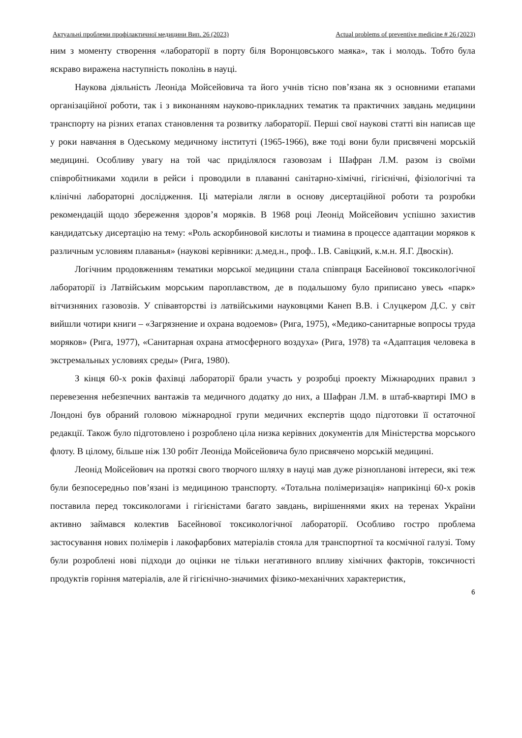Актуальні проблеми профілактичної медицини Вип. 26 (2023) Actual problems of preventive medicine # 26 (2023)
ним з моменту створення «лабораторії в порту біля Воронцовського маяка», так і молодь. Тобто була яскраво виражена наступність поколінь в науці.
Наукова діяльність Леоніда Мойсейовича та його учнів тісно пов’язана як з основними етапами організаційної роботи, так і з виконанням науково-прикладних тематик та практичних завдань медицини транспорту на різних етапах становлення та розвитку лабораторії. Перші свої наукові статті він написав ще у роки навчання в Одеському медичному інституті (1965-1966), вже тоді вони були присвячені морській медицині. Особливу увагу на той час приділялося газовозам і Шафран Л.М. разом із своїми співробітниками ходили в рейси і проводили в плаванні санітарно-хімічні, гігієнічні, фізіологічні та клінічні лабораторні дослідження. Ці матеріали лягли в основу дисертаційної роботи та розробки рекомендацій щодо збереження здоров’я моряків. В 1968 році Леонід Мойсейович успішно захистив кандидатську дисертацію на тему: «Роль аскорбиновой кислоты и тиамина в процессе адаптации моряков к различным условиям плаванья» (наукові керівники: д.мед.н., проф.. І.В. Савіцкий, к.м.н. Я.Г. Двоскін).
Логічним продовженням тематики морської медицини стала співпраця Басейнової токсикологічної лабораторії із Латвійським морським пароплавством, де в подальшому було приписано увесь «парк» вітчизняних газовозів. У співавторстві із латвійськими науковцями Канеп В.В. і Слуцкером Д.С. у світ вийшли чотири книги – «Загрязнение и охрана водоемов» (Рига, 1975), «Медико-санитарные вопросы труда моряков» (Рига, 1977), «Санитарная охрана атмосферного воздуха» (Рига, 1978) та «Адаптация человека в экстремальных условиях среды» (Рига, 1980).
З кінця 60-х років фахівці лабораторії брали участь у розробці проекту Міжнародних правил з перевезення небезпечних вантажів та медичного додатку до них, а Шафран Л.М. в штаб-квартирі ІМО в Лондоні був обраний головою міжнародної групи медичних експертів щодо підготовки її остаточної редакції. Також було підготовлено і розроблено ціла низка керівних документів для Міністерства морського флоту. В цілому, більше ніж 130 робіт Леоніда Мойсейовича було присвячено морській медицині.
Леонід Мойсейович на протязі свого творчого шляху в науці мав дуже різнопланові інтереси, які теж були безпосередньо пов’язані із медициною транспорту. «Тотальна полімеризація» наприкінці 60-х років поставила перед токсикологами і гігієністами багато завдань, вирішеннями яких на теренах України активно займався колектив Басейнової токсикологічної лабораторії. Особливо гостро проблема застосування нових полімерів і лакофарбових матеріалів стояла для транспортної та космічної галузі. Тому були розроблені нові підходи до оцінки не тільки негативного впливу хімічних факторів, токсичності продуктів горіння матеріалів, але й гігієнічно-значимих фізико-механічних характеристик,
6